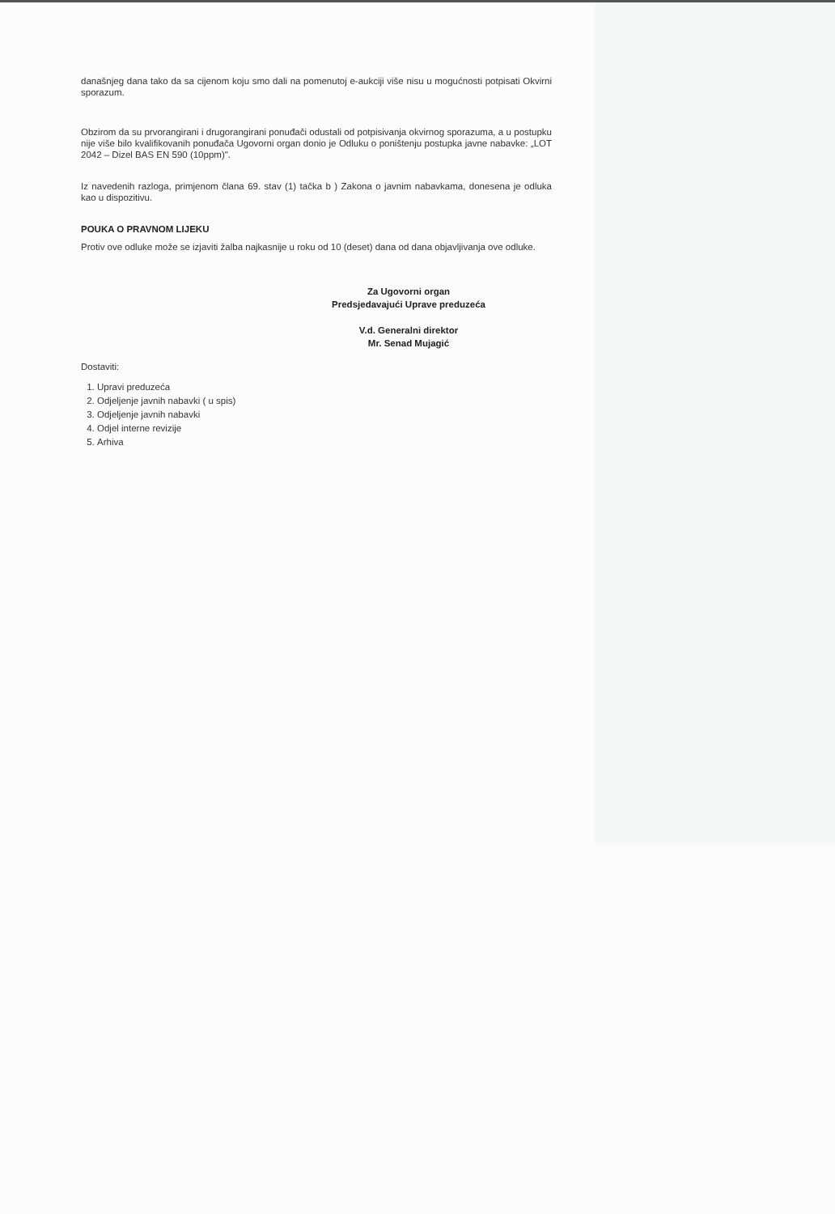današnjeg dana tako da sa cijenom koju smo dali na pomenutoj e-aukciji više nisu u mogućnosti potpisati Okvirni sporazum.
Obzirom da su prvorangirani i drugorangirani ponuđači odustali od potpisivanja okvirnog sporazuma, a u postupku nije više bilo kvalifikovanih ponuđača Ugovorni organ donio je Odluku o poništenju postupka javne nabavke: „LOT 2042 – Dizel BAS EN 590 (10ppm)".
Iz navedenih razloga, primjenom člana 69. stav (1) tačka b ) Zakona o javnim nabavkama, donesena je odluka kao u dispozitivu.
POUKA O PRAVNOM LIJEKU
Protiv ove odluke može se izjaviti žalba najkasnije u roku od 10 (deset) dana od dana objavljivanja ove odluke.
Za Ugovorni organ
Predsjedavajući Uprave preduzeća
V.d. Generalni direktor
Mr. Senad Mujagić
Dostaviti:
1. Upravi preduzeća
2. Odjeljenje javnih nabavki ( u spis)
3. Odjeljenje javnih nabavki
4. Odjel interne revizije
5. Arhiva